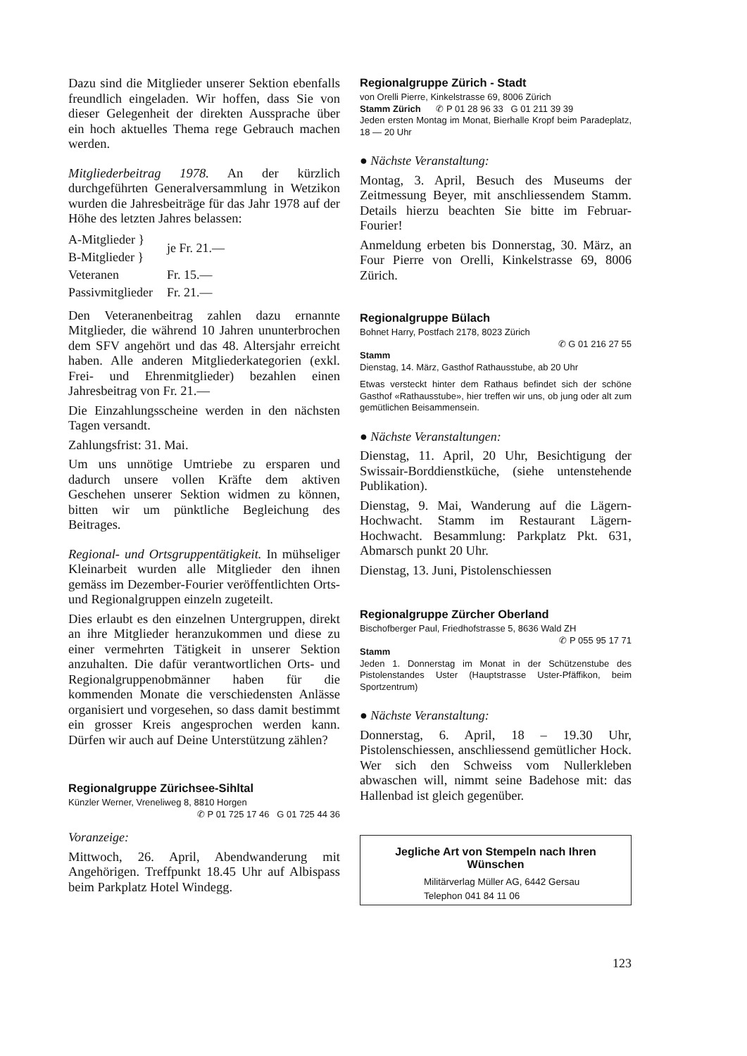Dazu sind die Mitglieder unserer Sektion ebenfalls freundlich eingeladen. Wir hoffen, dass Sie von dieser Gelegenheit der direkten Aussprache über ein hoch aktuelles Thema rege Gebrauch machen werden.
Mitgliederbeitrag 1978. An der kürzlich durchgeführten Generalversammlung in Wetzikon wurden die Jahresbeiträge für das Jahr 1978 auf der Höhe des letzten Jahres belassen:
| A-Mitglieder } | je Fr. 21.— |
| B-Mitglieder } | |
| Veteranen | Fr. 15.— |
| Passivmitglieder | Fr. 21.— |
Den Veteranenbeitrag zahlen dazu ernannte Mitglieder, die während 10 Jahren ununterbrochen dem SFV angehört und das 48. Altersjahr erreicht haben. Alle anderen Mitgliederkategorien (exkl. Frei- und Ehrenmitglieder) bezahlen einen Jahresbeitrag von Fr. 21.—
Die Einzahlungsscheine werden in den nächsten Tagen versandt.
Zahlungsfrist: 31. Mai.
Um uns unnötige Umtriebe zu ersparen und dadurch unsere vollen Kräfte dem aktiven Geschehen unserer Sektion widmen zu können, bitten wir um pünktliche Begleichung des Beitrages.
Regional- und Ortsgruppentätigkeit. In mühseliger Kleinarbeit wurden alle Mitglieder den ihnen gemäss im Dezember-Fourier veröffentlichten Orts- und Regionalgruppen einzeln zugeteilt.
Dies erlaubt es den einzelnen Untergruppen, direkt an ihre Mitglieder heranzukommen und diese zu einer vermehrten Tätigkeit in unserer Sektion anzuhalten. Die dafür verantwortlichen Orts- und Regionalgruppenobmänner haben für die kommenden Monate die verschiedensten Anlässe organisiert und vorgesehen, so dass damit bestimmt ein grosser Kreis angesprochen werden kann. Dürfen wir auch auf Deine Unterstützung zählen?
Regionalgruppe Zürichsee-Sihltal
Künzler Werner, Vreneliweg 8, 8810 Horgen
✆ P 01 725 17 46 G 01 725 44 36
Voranzeige:
Mittwoch, 26. April, Abendwanderung mit Angehörigen. Treffpunkt 18.45 Uhr auf Albispass beim Parkplatz Hotel Windegg.
Regionalgruppe Zürich - Stadt
von Orelli Pierre, Kinkelstrasse 69, 8006 Zürich
Stamm Zürich ✆ P 01 28 96 33 G 01 211 39 39
Jeden ersten Montag im Monat, Bierhalle Kropf beim Paradeplatz, 18 — 20 Uhr
● Nächste Veranstaltung:
Montag, 3. April, Besuch des Museums der Zeitmessung Beyer, mit anschliessendem Stamm. Details hierzu beachten Sie bitte im Februar-Fourier!
Anmeldung erbeten bis Donnerstag, 30. März, an Four Pierre von Orelli, Kinkelstrasse 69, 8006 Zürich.
Regionalgruppe Bülach
Bohnet Harry, Postfach 2178, 8023 Zürich
✆ G 01 216 27 55
Stamm
Dienstag, 14. März, Gasthof Rathausstube, ab 20 Uhr
Etwas versteckt hinter dem Rathaus befindet sich der schöne Gasthof «Rathausstube», hier treffen wir uns, ob jung oder alt zum gemütlichen Beisammensein.
● Nächste Veranstaltungen:
Dienstag, 11. April, 20 Uhr, Besichtigung der Swissair-Borddienstküche, (siehe untenstehende Publikation).
Dienstag, 9. Mai, Wanderung auf die Lägern-Hochwacht. Stamm im Restaurant Lägern-Hochwacht. Besammlung: Parkplatz Pkt. 631, Abmarsch punkt 20 Uhr.
Dienstag, 13. Juni, Pistolenschiessen
Regionalgruppe Zürcher Oberland
Bischofberger Paul, Friedhofstrasse 5, 8636 Wald ZH
✆ P 055 95 17 71
Stamm
Jeden 1. Donnerstag im Monat in der Schützenstube des Pistolenstandes Uster (Hauptstrasse Uster-Pfäffikon, beim Sportzentrum)
● Nächste Veranstaltung:
Donnerstag, 6. April, 18 – 19.30 Uhr, Pistolenschiessen, anschliessend gemütlicher Hock. Wer sich den Schweiss vom Nullerkleben abwaschen will, nimmt seine Badehose mit: das Hallenbad ist gleich gegenüber.
Jegliche Art von Stempeln nach Ihren Wünschen
Militärverlag Müller AG, 6442 Gersau
Telephon 041 84 11 06
123